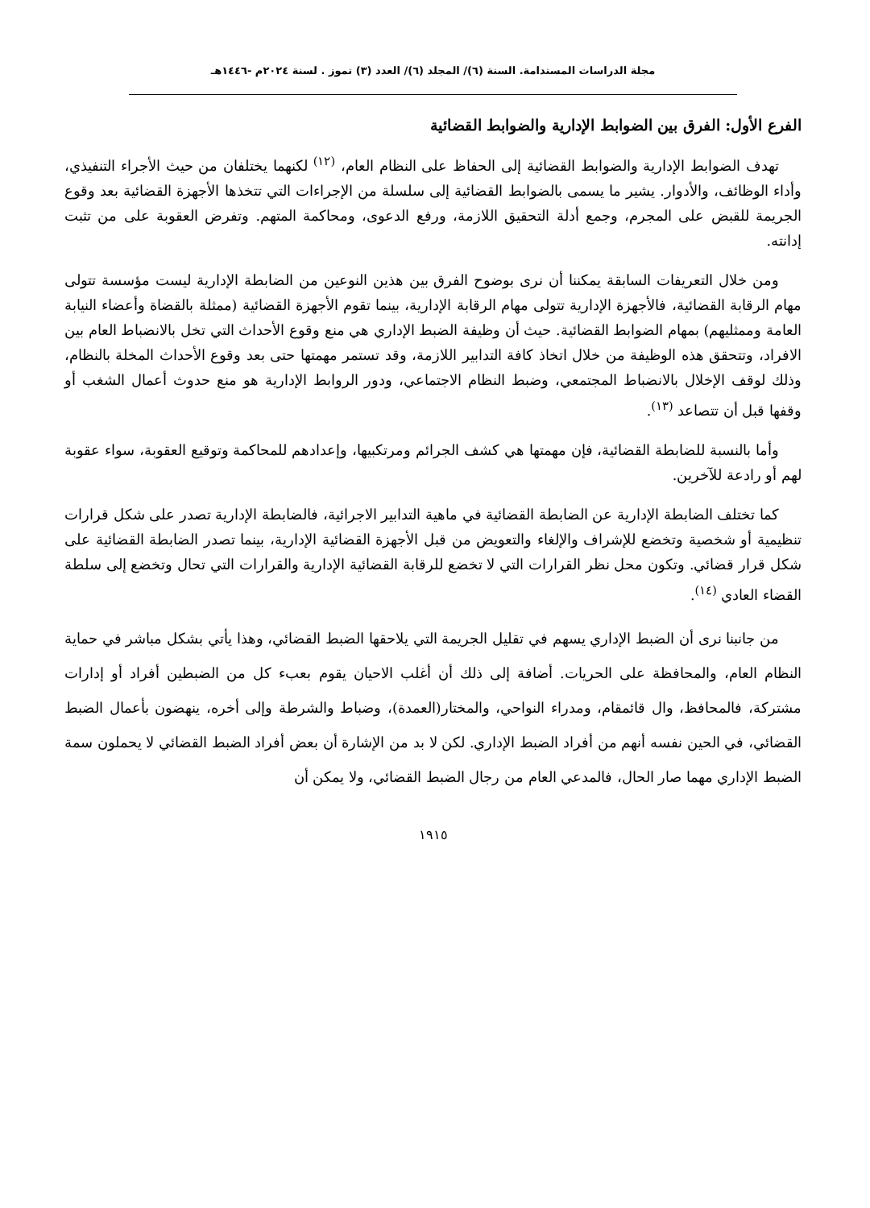مجلة الدراسات المستدامة. السنة (٦)/ المجلد (٦)/ العدد (٣) تموز . لسنة ٢٠٢٤م -١٤٤٦هـ
الفرع الأول: الفرق بين الضوابط الإدارية والضوابط القضائية
تهدف الضوابط الإدارية والضوابط القضائية إلى الحفاظ على النظام العام، <sup>(١٢)</sup> لكنهما يختلفان من حيث الأجراء التنفيذي، وأداء الوظائف، والأدوار. يشير ما يسمى بالضوابط القضائية إلى سلسلة من الإجراءات التي تتخذها الأجهزة القضائية بعد وقوع الجريمة للقبض على المجرم، وجمع أدلة التحقيق اللازمة، ورفع الدعوى، ومحاكمة المتهم. وتفرض العقوبة على من تثبت إدانته.
ومن خلال التعريفات السابقة يمكننا أن نرى بوضوح الفرق بين هذين النوعين من الضابطة الإدارية ليست مؤسسة تتولى مهام الرقابة القضائية، فالأجهزة الإدارية تتولى مهام الرقابة الإدارية، بينما تقوم الأجهزة القضائية (ممثلة بالقضاة وأعضاء النيابة العامة وممثليهم) بمهام الضوابط القضائية. حيث أن وظيفة الضبط الإداري هي منع وقوع الأحداث التي تخل بالانضباط العام بين الافراد، وتتحقق هذه الوظيفة من خلال اتخاذ كافة التدابير اللازمة، وقد تستمر مهمتها حتى بعد وقوع الأحداث المخلة بالنظام، وذلك لوقف الإخلال بالانضباط المجتمعي، وضبط النظام الاجتماعي، ودور الروابط الإدارية هو منع حدوث أعمال الشغب أو وقفها قبل أن تتصاعد <sup>(١٣)</sup>.
وأما بالنسبة للضابطة القضائية، فإن مهمتها هي كشف الجرائم ومرتكبيها، وإعدادهم للمحاكمة وتوقيع العقوبة، سواء عقوبة لهم أو رادعة للآخرين.
كما تختلف الضابطة الإدارية عن الضابطة القضائية في ماهية التدابير الاجرائية، فالضابطة الإدارية تصدر على شكل قرارات تنظيمية أو شخصية وتخضع للإشراف والإلغاء والتعويض من قبل الأجهزة القضائية الإدارية، بينما تصدر الضابطة القضائية على شكل قرار قضائي. وتكون محل نظر القرارات التي لا تخضع للرقابة القضائية الإدارية والقرارات التي تحال وتخضع إلى سلطة القضاء العادي <sup>(١٤)</sup>.
من جانبنا نرى أن الضبط الإداري يسهم في تقليل الجريمة التي يلاحقها الضبط القضائي، وهذا يأتي بشكل مباشر في حماية النظام العام، والمحافظة على الحريات. أضافة إلى ذلك أن أغلب الاحيان يقوم بعبء كل من الضبطين أفراد أو إدارات مشتركة، فالمحافظ، وال قائمقام، ومدراء النواحي، والمختار(العمدة)، وضباط والشرطة وإلى أخره، ينهضون بأعمال الضبط القضائي، في الحين نفسه أنهم من أفراد الضبط الإداري. لكن لا بد من الإشارة أن بعض أفراد الضبط القضائي لا يحملون سمة الضبط الإداري مهما صار الحال، فالمدعي العام من رجال الضبط القضائي، ولا يمكن أن
١٩١٥